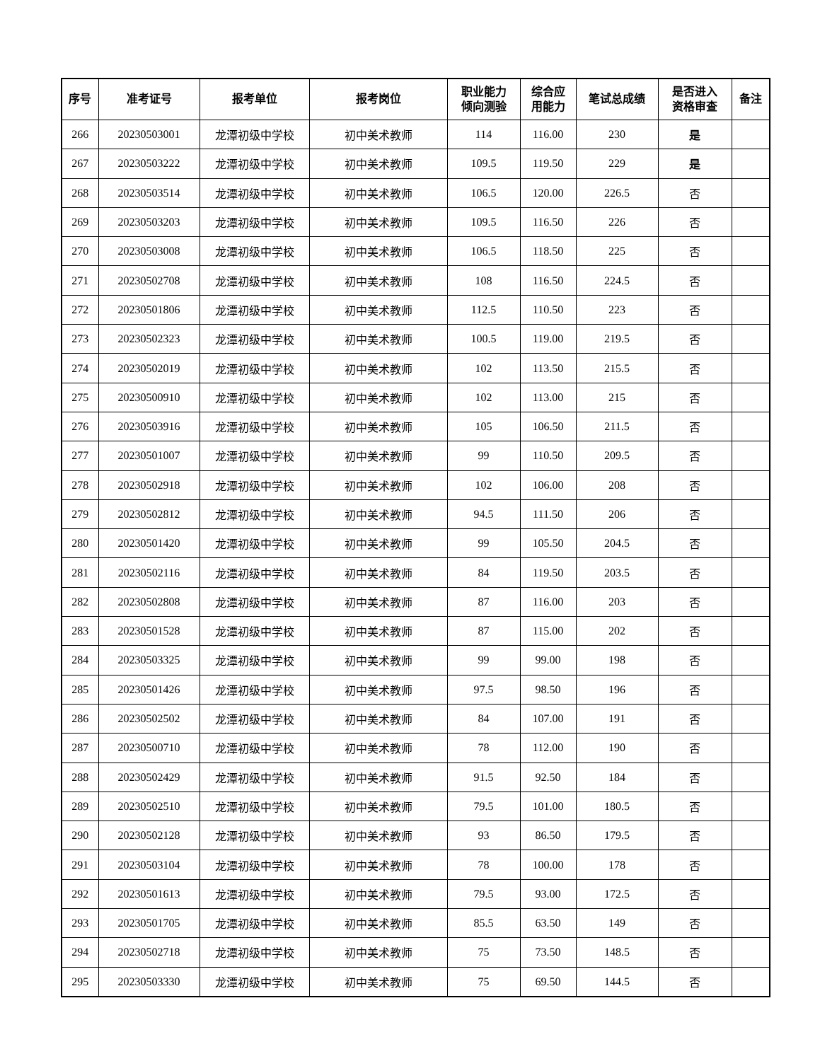| 序号 | 准考证号 | 报考单位 | 报考岗位 | 职业能力 倾向测验 | 综合应 用能力 | 笔试总成绩 | 是否进入 资格审查 | 备注 |
| --- | --- | --- | --- | --- | --- | --- | --- | --- |
| 266 | 20230503001 | 龙潭初级中学校 | 初中美术教师 | 114 | 116.00 | 230 | 是 | |
| 267 | 20230503222 | 龙潭初级中学校 | 初中美术教师 | 109.5 | 119.50 | 229 | 是 | |
| 268 | 20230503514 | 龙潭初级中学校 | 初中美术教师 | 106.5 | 120.00 | 226.5 | 否 | |
| 269 | 20230503203 | 龙潭初级中学校 | 初中美术教师 | 109.5 | 116.50 | 226 | 否 | |
| 270 | 20230503008 | 龙潭初级中学校 | 初中美术教师 | 106.5 | 118.50 | 225 | 否 | |
| 271 | 20230502708 | 龙潭初级中学校 | 初中美术教师 | 108 | 116.50 | 224.5 | 否 | |
| 272 | 20230501806 | 龙潭初级中学校 | 初中美术教师 | 112.5 | 110.50 | 223 | 否 | |
| 273 | 20230502323 | 龙潭初级中学校 | 初中美术教师 | 100.5 | 119.00 | 219.5 | 否 | |
| 274 | 20230502019 | 龙潭初级中学校 | 初中美术教师 | 102 | 113.50 | 215.5 | 否 | |
| 275 | 20230500910 | 龙潭初级中学校 | 初中美术教师 | 102 | 113.00 | 215 | 否 | |
| 276 | 20230503916 | 龙潭初级中学校 | 初中美术教师 | 105 | 106.50 | 211.5 | 否 | |
| 277 | 20230501007 | 龙潭初级中学校 | 初中美术教师 | 99 | 110.50 | 209.5 | 否 | |
| 278 | 20230502918 | 龙潭初级中学校 | 初中美术教师 | 102 | 106.00 | 208 | 否 | |
| 279 | 20230502812 | 龙潭初级中学校 | 初中美术教师 | 94.5 | 111.50 | 206 | 否 | |
| 280 | 20230501420 | 龙潭初级中学校 | 初中美术教师 | 99 | 105.50 | 204.5 | 否 | |
| 281 | 20230502116 | 龙潭初级中学校 | 初中美术教师 | 84 | 119.50 | 203.5 | 否 | |
| 282 | 20230502808 | 龙潭初级中学校 | 初中美术教师 | 87 | 116.00 | 203 | 否 | |
| 283 | 20230501528 | 龙潭初级中学校 | 初中美术教师 | 87 | 115.00 | 202 | 否 | |
| 284 | 20230503325 | 龙潭初级中学校 | 初中美术教师 | 99 | 99.00 | 198 | 否 | |
| 285 | 20230501426 | 龙潭初级中学校 | 初中美术教师 | 97.5 | 98.50 | 196 | 否 | |
| 286 | 20230502502 | 龙潭初级中学校 | 初中美术教师 | 84 | 107.00 | 191 | 否 | |
| 287 | 20230500710 | 龙潭初级中学校 | 初中美术教师 | 78 | 112.00 | 190 | 否 | |
| 288 | 20230502429 | 龙潭初级中学校 | 初中美术教师 | 91.5 | 92.50 | 184 | 否 | |
| 289 | 20230502510 | 龙潭初级中学校 | 初中美术教师 | 79.5 | 101.00 | 180.5 | 否 | |
| 290 | 20230502128 | 龙潭初级中学校 | 初中美术教师 | 93 | 86.50 | 179.5 | 否 | |
| 291 | 20230503104 | 龙潭初级中学校 | 初中美术教师 | 78 | 100.00 | 178 | 否 | |
| 292 | 20230501613 | 龙潭初级中学校 | 初中美术教师 | 79.5 | 93.00 | 172.5 | 否 | |
| 293 | 20230501705 | 龙潭初级中学校 | 初中美术教师 | 85.5 | 63.50 | 149 | 否 | |
| 294 | 20230502718 | 龙潭初级中学校 | 初中美术教师 | 75 | 73.50 | 148.5 | 否 | |
| 295 | 20230503330 | 龙潭初级中学校 | 初中美术教师 | 75 | 69.50 | 144.5 | 否 | |